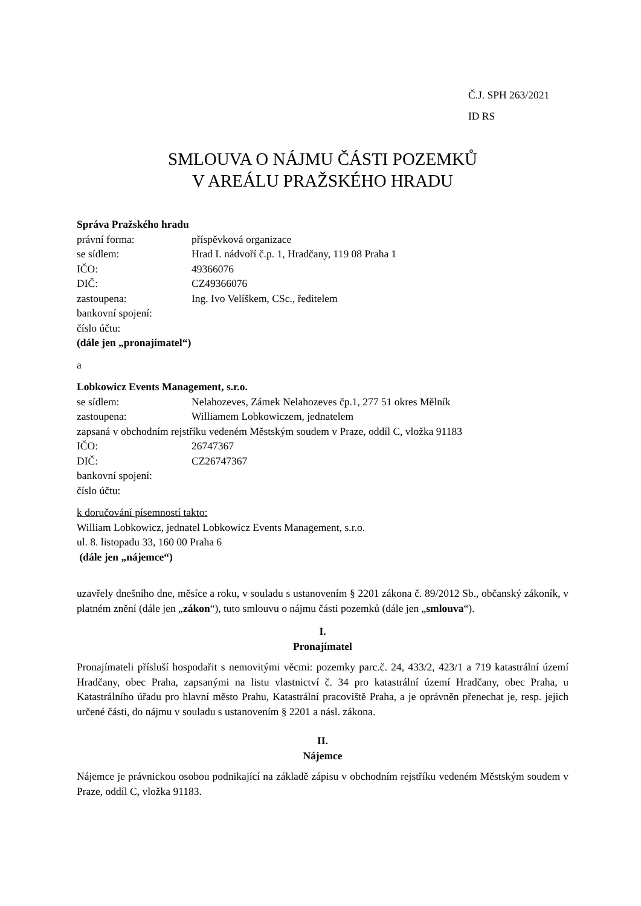Č.J. SPH 263/2021
ID RS
SMLOUVA O NÁJMU ČÁSTI POZEMKŮ
V AREÁLU PRAŽSKÉHO HRADU
Správa Pražského hradu
právní forma: příspěvková organizace
se sídlem: Hrad I. nádvoří č.p. 1, Hradčany, 119 08 Praha 1
IČO: 49366076
DIČ: CZ49366076
zastoupena: Ing. Ivo Velíškem, CSc., ředitelem
bankovní spojení:
číslo účtu:
(dále jen „pronajímatel“)
a
Lobkowicz Events Management, s.r.o.
se sídlem: Nelahozeves, Zámek Nelahozeves čp.1, 277 51 okres Mělník
zastoupena: Williamem Lobkowiczem, jednatelem
zapsaná v obchodním rejstříku vedeném Městským soudem v Praze, oddíl C, vložka 91183
IČO: 26747367
DIČ: CZ26747367
bankovní spojení:
číslo účtu:
k doručování písemností takto:
William Lobkowicz, jednatel Lobkowicz Events Management, s.r.o.
ul. 8. listopadu 33, 160 00 Praha 6
(dále jen „nájemce“)
uzavřely dnešního dne, měsíce a roku, v souladu s ustanovením § 2201 zákona č. 89/2012 Sb., občanský zákoník, v platném znění (dále jen „zákon“), tuto smlouvu o nájmu části pozemků (dále jen „smlouva“).
I.
Pronajímatel
Pronajímateli přísluší hospodařit s nemovitými věcmi: pozemky parc.č. 24, 433/2, 423/1 a 719 katastrální území Hradčany, obec Praha, zapsanými na listu vlastnictví č. 34 pro katastrální území Hradčany, obec Praha, u Katastrálního úřadu pro hlavní město Prahu, Katastrální pracoviště Praha, a je oprávněn přenechat je, resp. jejich určené části, do nájmu v souladu s ustanovením § 2201 a násl. zákona.
II.
Nájemce
Nájemce je právnickou osobou podnikající na základě zápisu v obchodním rejstříku vedeném Městským soudem v Praze, oddíl C, vložka 91183.